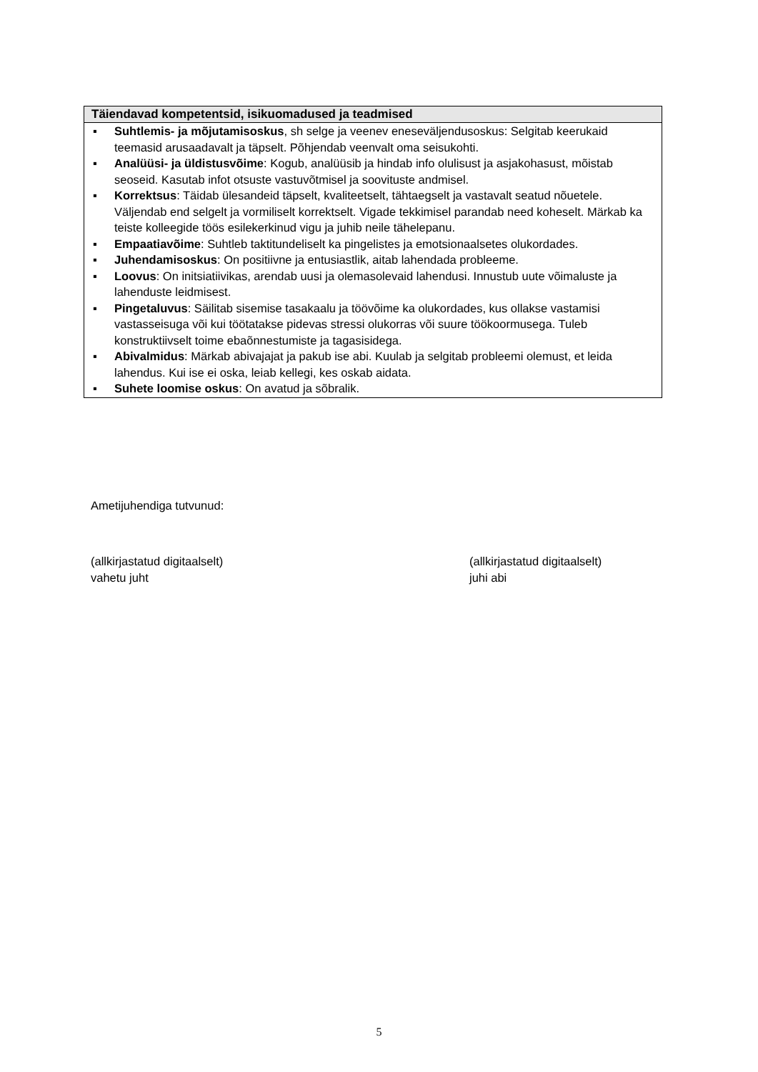| Täiendavad kompetentsid, isikuomadused ja teadmised |
| --- |
| ▪ Suhtlemis- ja mõjutamisoskus , sh selge ja veenev eneseväljendusoskus: Selgitab keerukaid teemasid arusaadavalt ja täpselt. Põhjendab veenvalt oma seisukohti. ▪ Analüüsi- ja üldistusvõime : Kogub, analüüsib ja hindab info olulisust ja asjakohasust, mõistab seoseid. Kasutab infot otsuste vastuvõtmisel ja soovituste andmisel. ▪ Korrektsus : Täidab ülesandeid täpselt, kvaliteetselt, tähtaegselt ja vastavalt seatud nõuetele. Väljendab end selgelt ja vormiliselt korrektselt. Vigade tekkimisel parandab need koheselt. Märkab ka teiste kolleegide töös esilekerkinud vigu ja juhib neile tähelepanu. ▪ Empaatiavõime : Suhtleb taktitundeliselt ka pingelistes ja emotsionaalsetes olukordades. ▪ Juhendamisoskus : On positiivne ja entusiastlik, aitab lahendada probleeme. ▪ Loovus : On initsiatiivikas, arendab uusi ja olemasolevaid lahendusi. Innustub uute võimaluste ja lahenduste leidmisest. ▪ Pingetaluvus : Säilitab sisemise tasakaalu ja töövõime ka olukordades, kus ollakse vastamisi vastasseisuga või kui töötatakse pidevas stressi olukorras või suure töökoormusega. Tuleb konstruktiivselt toime ebaõnnestumiste ja tagasisidega. ▪ Abivalmidus : Märkab abivajajat ja pakub ise abi. Kuulab ja selgitab probleemi olemust, et leida lahendus. Kui ise ei oska, leiab kellegi, kes oskab aidata. ▪ Suhete loomise oskus : On avatud ja sõbralik. |
Ametijuhendiga tutvunud:
(allkirjastatud digitaalselt)
vahetu juht
(allkirjastatud digitaalselt)
juhi abi
5